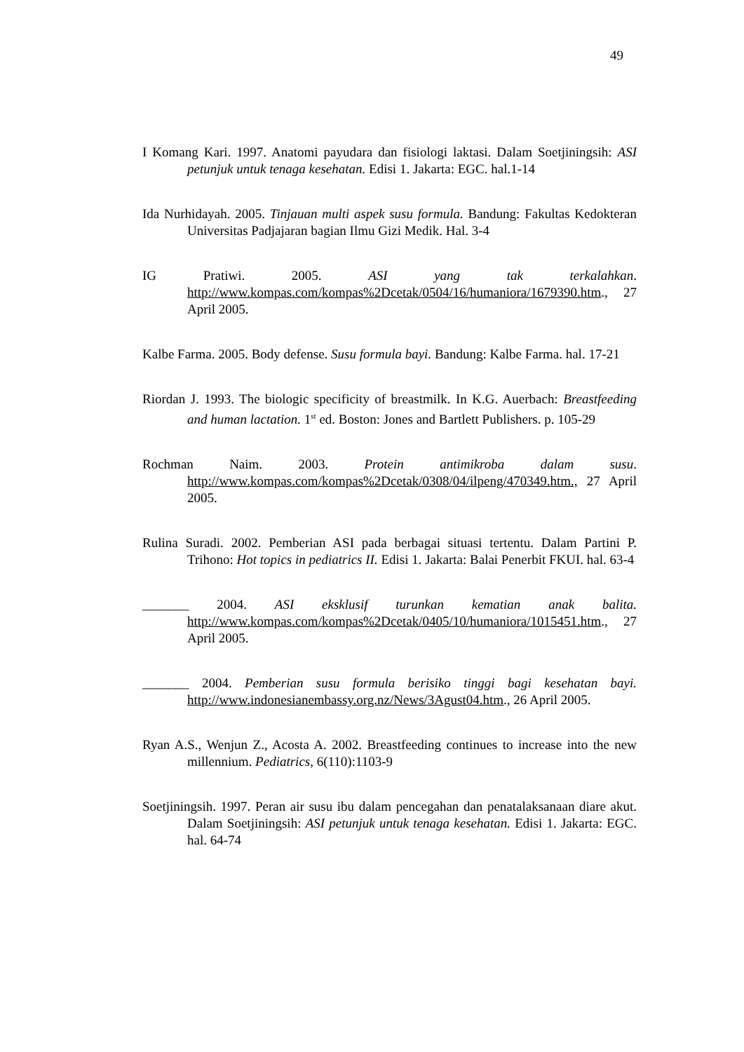49
I Komang Kari. 1997. Anatomi payudara dan fisiologi laktasi. Dalam Soetjiningsih: ASI petunjuk untuk tenaga kesehatan. Edisi 1. Jakarta: EGC. hal.1-14
Ida Nurhidayah. 2005. Tinjauan multi aspek susu formula. Bandung: Fakultas Kedokteran Universitas Padjajaran bagian Ilmu Gizi Medik. Hal. 3-4
IG Pratiwi. 2005. ASI yang tak terkalahkan. http://www.kompas.com/kompas%2Dcetak/0504/16/humaniora/1679390.htm., 27 April 2005.
Kalbe Farma. 2005. Body defense. Susu formula bayi. Bandung: Kalbe Farma. hal. 17-21
Riordan J. 1993. The biologic specificity of breastmilk. In K.G. Auerbach: Breastfeeding and human lactation. 1<sup>st</sup> ed. Boston: Jones and Bartlett Publishers. p. 105-29
Rochman Naim. 2003. Protein antimikroba dalam susu. http://www.kompas.com/kompas%2Dcetak/0308/04/ilpeng/470349.htm., 27 April 2005.
Rulina Suradi. 2002. Pemberian ASI pada berbagai situasi tertentu. Dalam Partini P. Trihono: Hot topics in pediatrics II. Edisi 1. Jakarta: Balai Penerbit FKUI. hal. 63-4
_______ 2004. ASI eksklusif turunkan kematian anak balita. http://www.kompas.com/kompas%2Dcetak/0405/10/humaniora/1015451.htm., 27 April 2005.
_______ 2004. Pemberian susu formula berisiko tinggi bagi kesehatan bayi. http://www.indonesianembassy.org.nz/News/3Agust04.htm., 26 April 2005.
Ryan A.S., Wenjun Z., Acosta A. 2002. Breastfeeding continues to increase into the new millennium. Pediatrics, 6(110):1103-9
Soetjiningsih. 1997. Peran air susu ibu dalam pencegahan dan penatalaksanaan diare akut. Dalam Soetjiningsih: ASI petunjuk untuk tenaga kesehatan. Edisi 1. Jakarta: EGC. hal. 64-74